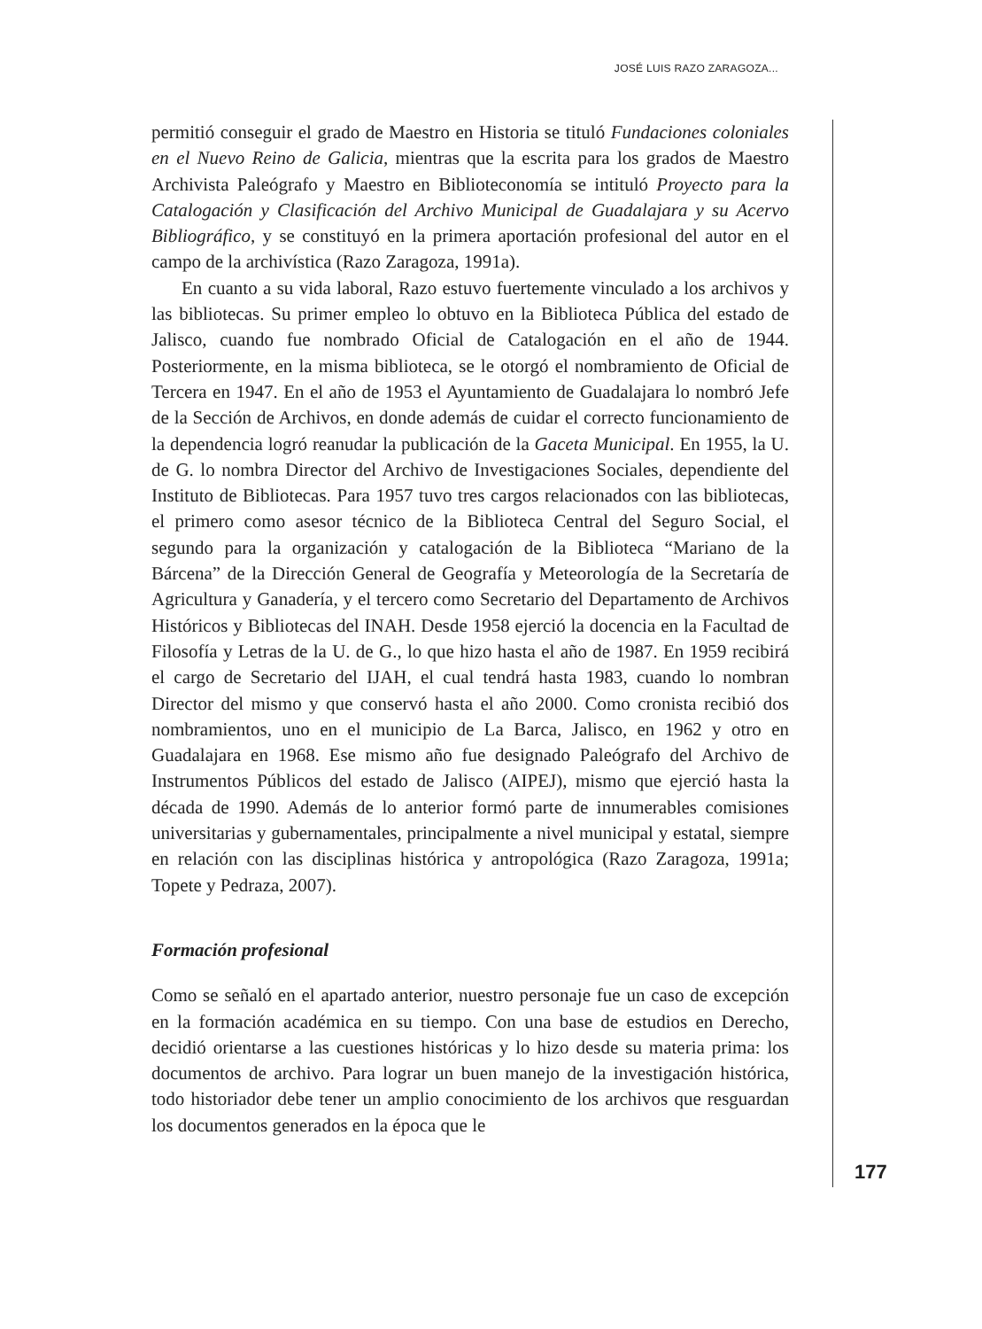JOSÉ LUIS RAZO ZARAGOZA...
permitió conseguir el grado de Maestro en Historia se tituló Fundaciones coloniales en el Nuevo Reino de Galicia, mientras que la escrita para los grados de Maestro Archivista Paleógrafo y Maestro en Biblioteconomía se intituló Proyecto para la Catalogación y Clasificación del Archivo Municipal de Guadalajara y su Acervo Bibliográfico, y se constituyó en la primera aportación profesional del autor en el campo de la archivística (Razo Zaragoza, 1991a).
En cuanto a su vida laboral, Razo estuvo fuertemente vinculado a los archivos y las bibliotecas. Su primer empleo lo obtuvo en la Biblioteca Pública del estado de Jalisco, cuando fue nombrado Oficial de Catalogación en el año de 1944. Posteriormente, en la misma biblioteca, se le otorgó el nombramiento de Oficial de Tercera en 1947. En el año de 1953 el Ayuntamiento de Guadalajara lo nombró Jefe de la Sección de Archivos, en donde además de cuidar el correcto funcionamiento de la dependencia logró reanudar la publicación de la Gaceta Municipal. En 1955, la U. de G. lo nombra Director del Archivo de Investigaciones Sociales, dependiente del Instituto de Bibliotecas. Para 1957 tuvo tres cargos relacionados con las bibliotecas, el primero como asesor técnico de la Biblioteca Central del Seguro Social, el segundo para la organización y catalogación de la Biblioteca “Mariano de la Bárcena” de la Dirección General de Geografía y Meteorología de la Secretaría de Agricultura y Ganadería, y el tercero como Secretario del Departamento de Archivos Históricos y Bibliotecas del INAH. Desde 1958 ejerció la docencia en la Facultad de Filosofía y Letras de la U. de G., lo que hizo hasta el año de 1987. En 1959 recibirá el cargo de Secretario del IJAH, el cual tendrá hasta 1983, cuando lo nombran Director del mismo y que conservó hasta el año 2000. Como cronista recibió dos nombramientos, uno en el municipio de La Barca, Jalisco, en 1962 y otro en Guadalajara en 1968. Ese mismo año fue designado Paleógrafo del Archivo de Instrumentos Públicos del estado de Jalisco (AIPEJ), mismo que ejerció hasta la década de 1990. Además de lo anterior formó parte de innumerables comisiones universitarias y gubernamentales, principalmente a nivel municipal y estatal, siempre en relación con las disciplinas histórica y antropológica (Razo Zaragoza, 1991a; Topete y Pedraza, 2007).
Formación profesional
Como se señaló en el apartado anterior, nuestro personaje fue un caso de excepción en la formación académica en su tiempo. Con una base de estudios en Derecho, decidió orientarse a las cuestiones históricas y lo hizo desde su materia prima: los documentos de archivo. Para lograr un buen manejo de la investigación histórica, todo historiador debe tener un amplio conocimiento de los archivos que resguardan los documentos generados en la época que le
177